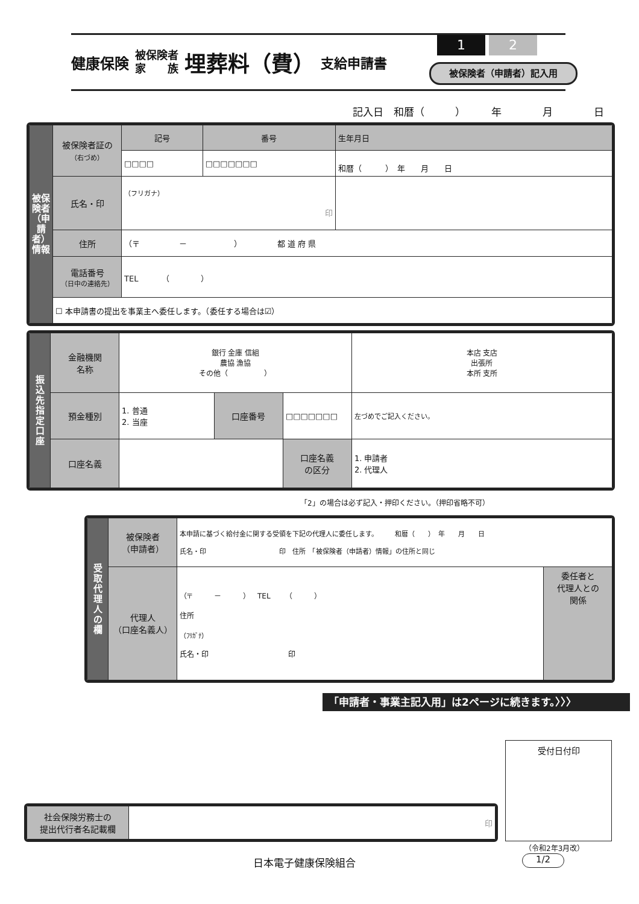健康保険 被保険者
家　　族 埋葬料（費） 支給申請書
1 2
被保険者（申請者）記入用
記入日　和暦（　　　）　　　年　　　　月　　　　日
| 被保険者（申請者）情報 | 被保険者証の （右づめ） | 記号 | 番号 | 生年月日 |
| | | □□□□ | □□□□□□□ | 和暦（ ） 年 月 日 |
| | 氏名・印 | （フリガナ） 印 | | |
| | 住所 | （〒 － ） 都 道 府 県 | | |
| | 電話番号 （日中の連絡先） | TEL （ ） | | |
| | ☐ 本申請書の提出を事業主へ委任します。（委任する場合は☑） | | | |
| 振込先指定口座 | 金融機関 名称 | 銀行 金庫 信組 農協 漁協 その他（ ） | | | 本店 支店 出張所 本所 支所 |
| | 預金種別 | 1. 普通 2. 当座 | 口座番号 | □□□□□□□ | 左づめでご記入ください。 |
| | 口座名義 | | | 口座名義 の区分 | 1. 申請者 2. 代理人 |
「2」の場合は必ず記入・押印ください。（押印省略不可）
| 受取代理人の欄 | 被保険者 （申請者） | 本申請に基づく給付金に関する受領を下記の代理人に委任します。 和暦（ ） 年 月 日 氏名・印 印 住所 「被保険者（申請者）情報」の住所と同じ | |
| | 代理人 （口座名義人） | （〒 － ） TEL （ ） 住所 （ﾌﾘｶﾞﾅ） 氏名・印 印 | 委任者と 代理人との 関係 |
「申請者・事業主記入用」は2ページに続きます。〉〉〉
受付日付印
| 社会保険労務士の 提出代行者名記載欄 | 印 |
（令和2年3月改）
日本電子健康保険組合 1/2